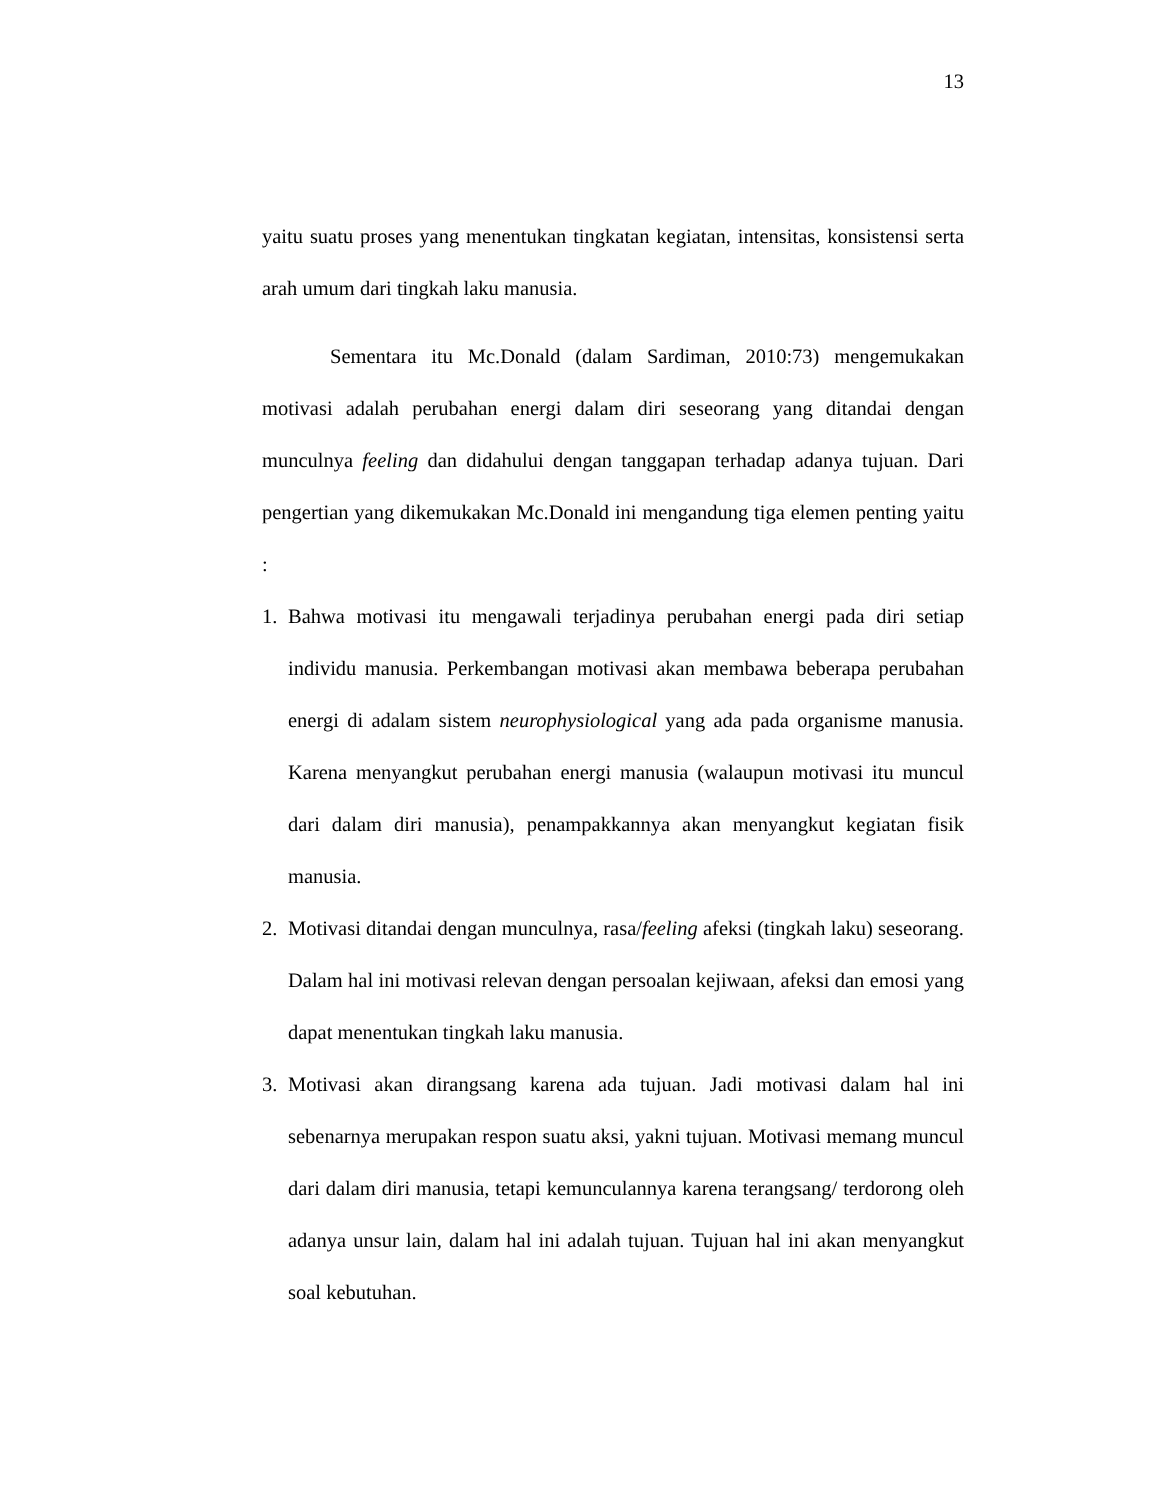13
yaitu suatu proses yang menentukan tingkatan kegiatan, intensitas, konsistensi serta arah umum dari tingkah laku manusia.
Sementara itu Mc.Donald (dalam Sardiman, 2010:73) mengemukakan motivasi adalah perubahan energi dalam diri seseorang yang ditandai dengan munculnya feeling dan didahului dengan tanggapan terhadap adanya tujuan. Dari pengertian yang dikemukakan Mc.Donald ini mengandung tiga elemen penting yaitu :
1. Bahwa motivasi itu mengawali terjadinya perubahan energi pada diri setiap individu manusia. Perkembangan motivasi akan membawa beberapa perubahan energi di adalam sistem neurophysiological yang ada pada organisme manusia. Karena menyangkut perubahan energi manusia (walaupun motivasi itu muncul dari dalam diri manusia), penampakkannya akan menyangkut kegiatan fisik manusia.
2. Motivasi ditandai dengan munculnya, rasa/feeling afeksi (tingkah laku) seseorang. Dalam hal ini motivasi relevan dengan persoalan kejiwaan, afeksi dan emosi yang dapat menentukan tingkah laku manusia.
3. Motivasi akan dirangsang karena ada tujuan. Jadi motivasi dalam hal ini sebenarnya merupakan respon suatu aksi, yakni tujuan. Motivasi memang muncul dari dalam diri manusia, tetapi kemunculannya karena terangsang/ terdorong oleh adanya unsur lain, dalam hal ini adalah tujuan. Tujuan hal ini akan menyangkut soal kebutuhan.